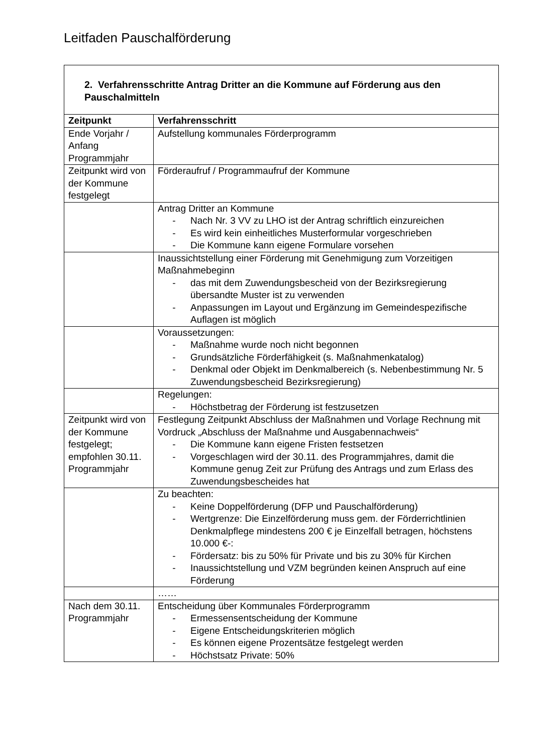Leitfaden Pauschalförderung
| 2. Verfahrensschritte Antrag Dritter an die Kommune auf Förderung aus den Pauschalmitteln | |
| Zeitpunkt | Verfahrensschritt |
| Ende Vorjahr / Anfang Programmjahr | Aufstellung kommunales Förderprogramm |
| Zeitpunkt wird von der Kommune festgelegt | Förderaufruf / Programmaufruf der Kommune |
| | Antrag Dritter an Kommune - Nach Nr. 3 VV zu LHO ist der Antrag schriftlich einzureichen - Es wird kein einheitliches Musterformular vorgeschrieben - Die Kommune kann eigene Formulare vorsehen |
| | Inaussichtstellung einer Förderung mit Genehmigung zum Vorzeitigen Maßnahmebeginn - das mit dem Zuwendungsbescheid von der Bezirksregierung übersandte Muster ist zu verwenden - Anpassungen im Layout und Ergänzung im Gemeindespezifische Auflagen ist möglich |
| | Voraussetzungen: - Maßnahme wurde noch nicht begonnen - Grundsätzliche Förderfähigkeit (s. Maßnahmenkatalog) - Denkmal oder Objekt im Denkmalbereich (s. Nebenbestimmung Nr. 5 Zuwendungsbescheid Bezirksregierung) |
| | Regelungen: - Höchstbetrag der Förderung ist festzusetzen |
| Zeitpunkt wird von der Kommune festgelegt; empfohlen 30.11. Programmjahr | Festlegung Zeitpunkt Abschluss der Maßnahmen und Vorlage Rechnung mit Vordruck „Abschluss der Maßnahme und Ausgabennachweis“ - Die Kommune kann eigene Fristen festsetzen - Vorgeschlagen wird der 30.11. des Programmjahres, damit die Kommune genug Zeit zur Prüfung des Antrags und zum Erlass des Zuwendungsbescheides hat |
| | Zu beachten: - Keine Doppelförderung (DFP und Pauschalförderung) - Wertgrenze: Die Einzelförderung muss gem. der Förderrichtlinien Denkmalpflege mindestens 200 € je Einzelfall betragen, höchstens 10.000 €-: - Fördersatz: bis zu 50% für Private und bis zu 30% für Kirchen - Inaussichtstellung und VZM begründen keinen Anspruch auf eine Förderung |
| | …… |
| Nach dem 30.11. Programmjahr | Entscheidung über Kommunales Förderprogramm - Ermessensentscheidung der Kommune - Eigene Entscheidungskriterien möglich - Es können eigene Prozentsätze festgelegt werden - Höchstsatz Private: 50% |